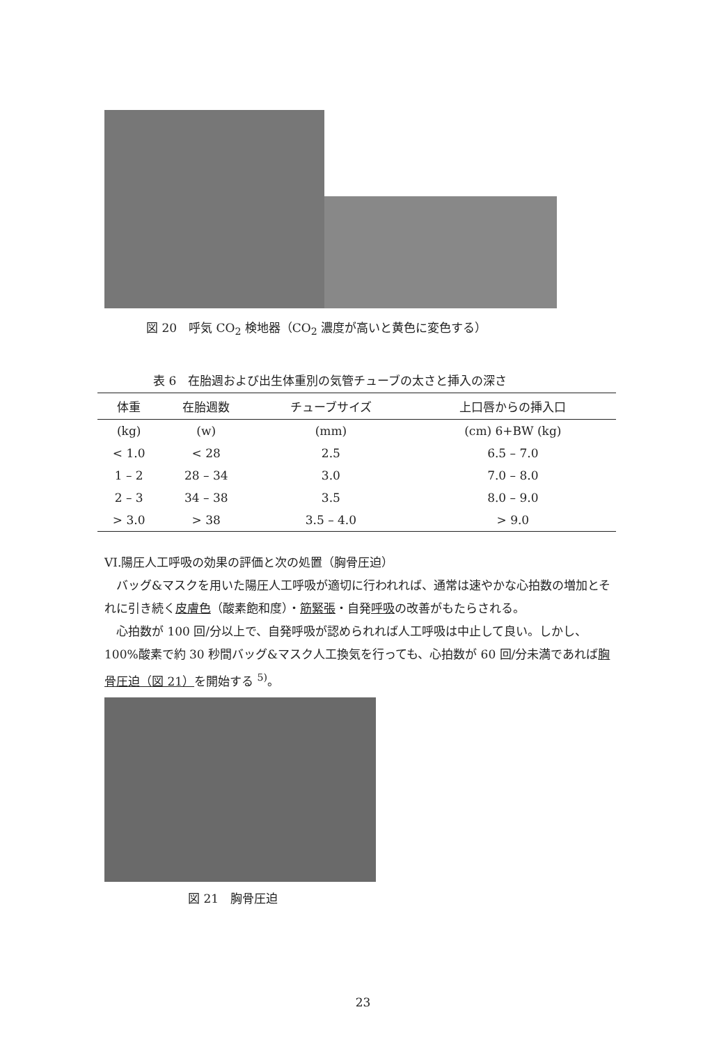図 20　呼気 CO<sub>2</sub> 検地器（CO<sub>2</sub> 濃度が高いと黄色に変色する）
表 6　在胎週および出生体重別の気管チューブの太さと挿入の深さ
| 体重 | 在胎週数 | チューブサイズ | 上口唇からの挿入口 |
| --- | --- | --- | --- |
| (kg) | (w) | (mm) | (cm) 6+BW (kg) |
| < 1.0 | < 28 | 2.5 | 6.5 – 7.0 |
| 1 – 2 | 28 – 34 | 3.0 | 7.0 – 8.0 |
| 2 – 3 | 34 – 38 | 3.5 | 8.0 – 9.0 |
| > 3.0 | > 38 | 3.5 – 4.0 | > 9.0 |
VI.陽圧人工呼吸の効果の評価と次の処置（胸骨圧迫）
バッグ&マスクを用いた陽圧人工呼吸が適切に行われれば、通常は速やかな心拍数の増加とそれに引き続く皮膚色（酸素飽和度）・筋緊張・自発呼吸の改善がもたらされる。
心拍数が 100 回/分以上で、自発呼吸が認められれば人工呼吸は中止して良い。しかし、100%酸素で約 30 秒間バッグ&マスク人工換気を行っても、心拍数が 60 回/分未満であれば胸骨圧迫（図 21）を開始する <sup>5)</sup>。
図 21　胸骨圧迫
23